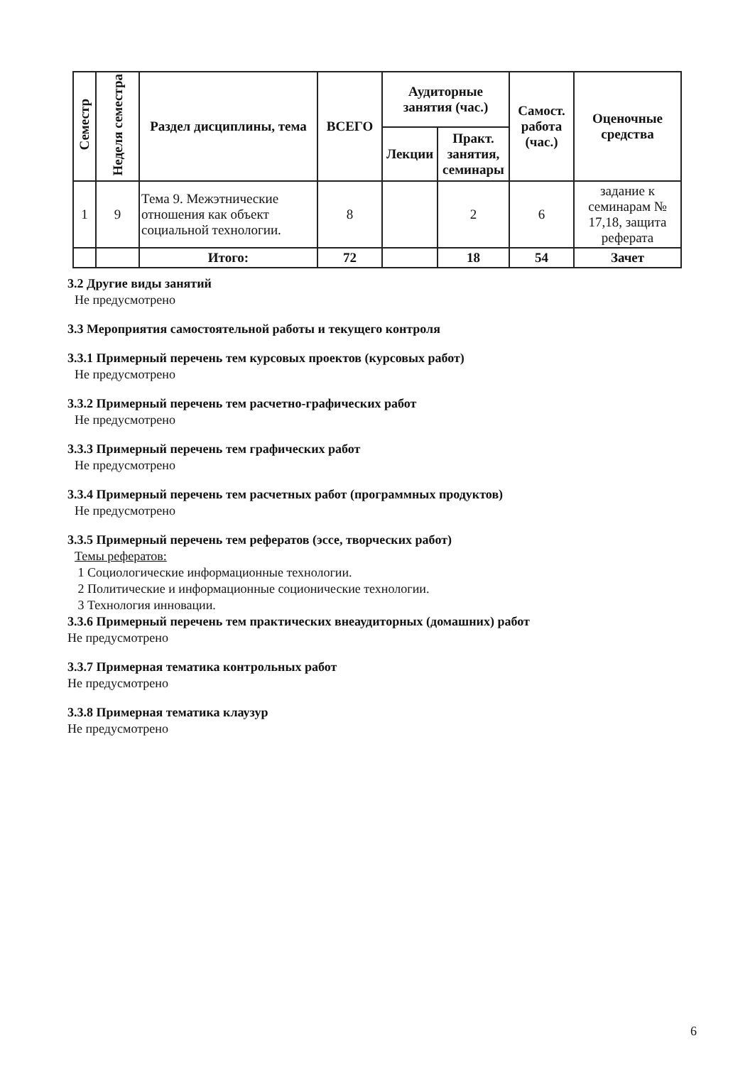| Семестр | Неделя семестра | Раздел дисциплины, тема | ВСЕГО | Аудиторные занятия (час.) | | Самост. работа (час.) | Оценочные средства |
| --- | --- | --- | --- | --- | --- | --- | --- |
| | | | | Лекции | Практ. занятия, семинары | | |
| 1 | 9 | Тема 9. Межэтнические отношения как объект социальной технологии. | 8 | | 2 | 6 | задание к семинарам № 17,18, защита реферата |
| | | Итого: | 72 | | 18 | 54 | Зачет |
3.2 Другие виды занятий
Не предусмотрено
3.3 Мероприятия самостоятельной работы и текущего контроля
3.3.1 Примерный перечень тем курсовых проектов (курсовых работ)
Не предусмотрено
3.3.2 Примерный перечень тем расчетно-графических работ
Не предусмотрено
3.3.3 Примерный перечень тем графических работ
Не предусмотрено
3.3.4 Примерный перечень тем расчетных работ (программных продуктов)
Не предусмотрено
3.3.5 Примерный перечень тем рефератов (эссе, творческих работ)
Темы рефератов:
1 Социологические информационные технологии.
2 Политические и информационные соционические технологии.
3 Технология инновации.
3.3.6 Примерный перечень тем практических внеаудиторных (домашних) работ
Не предусмотрено
3.3.7 Примерная тематика контрольных работ
Не предусмотрено
3.3.8 Примерная тематика клаузур
Не предусмотрено
6